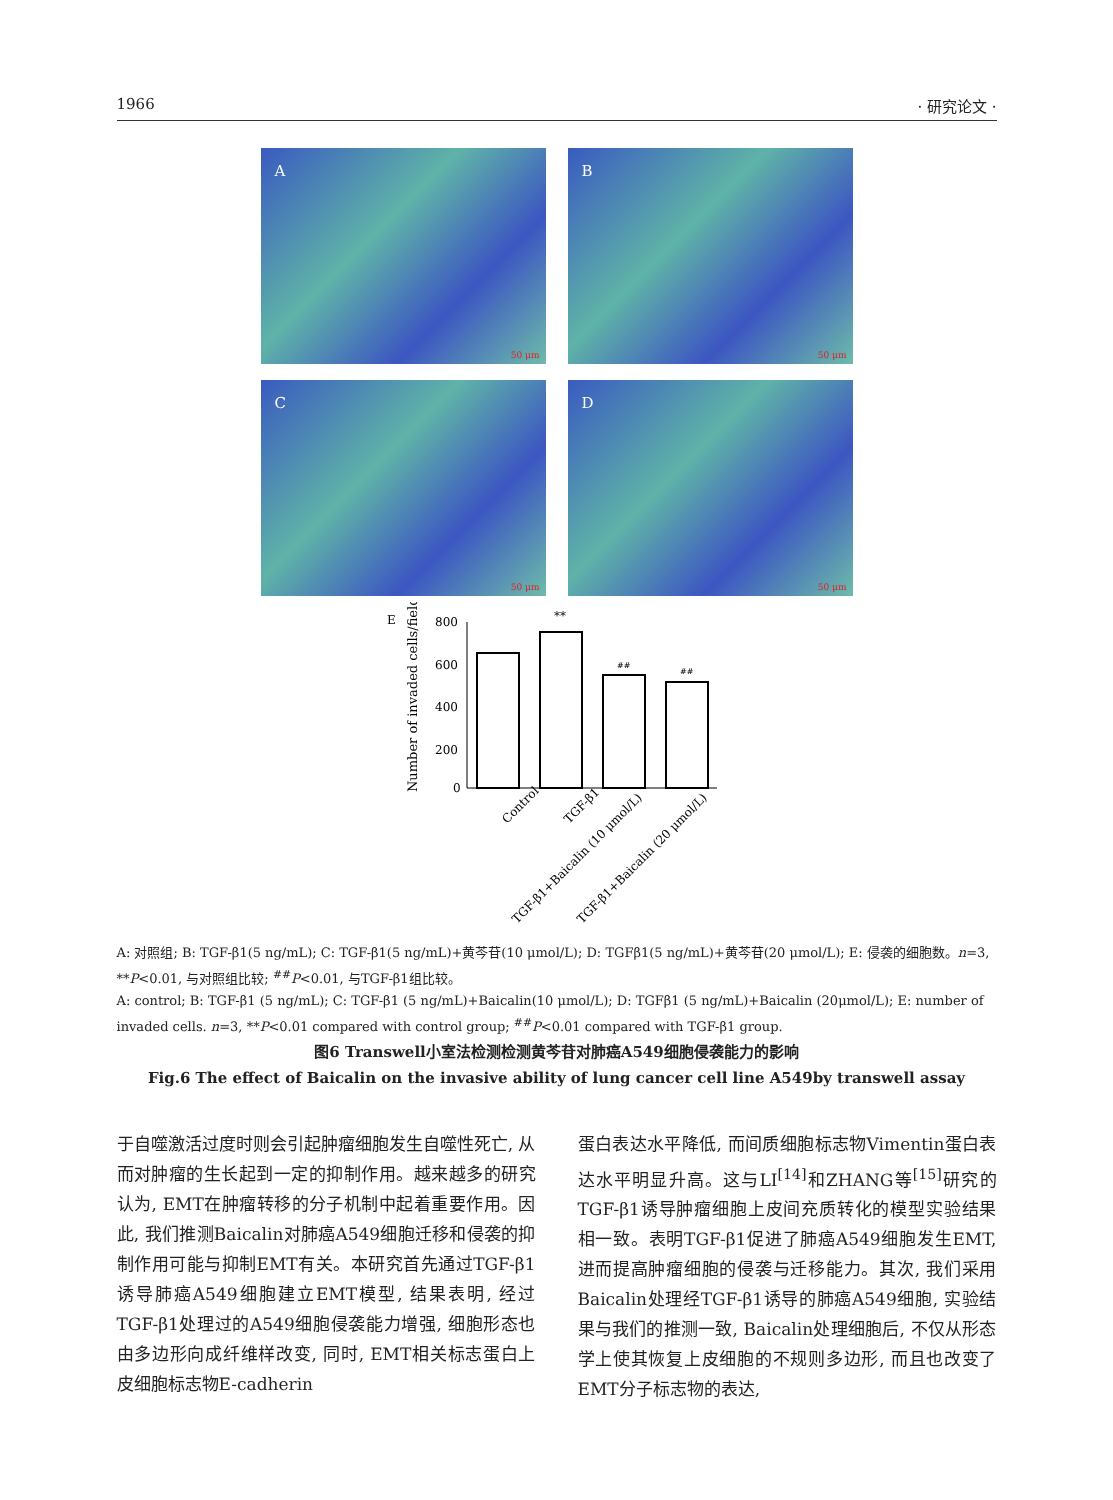1966 · 研究论文 ·
A
50 μm
B
50 μm
C
50 μm
D
50 μm
E
Number of invaded cells/field
800
600
400
200
0
**
##
##
Control
TGF-β1
TGF-β1+Baicalin (10 μmol/L)
TGF-β1+Baicalin (20 μmol/L)
A: 对照组; B: TGF-β1(5 ng/mL); C: TGF-β1(5 ng/mL)+黄芩苷(10 μmol/L); D: TGFβ1(5 ng/mL)+黄芩苷(20 μmol/L); E: 侵袭的细胞数。n=3, **P<0.01, 与对照组比较; <sup>##</sup>P<0.01, 与TGF-β1组比较。
A: control; B: TGF-β1 (5 ng/mL); C: TGF-β1 (5 ng/mL)+Baicalin(10 μmol/L); D: TGFβ1 (5 ng/mL)+Baicalin (20μmol/L); E: number of invaded cells. n=3, **P<0.01 compared with control group; <sup>##</sup>P<0.01 compared with TGF-β1 group.
图6 Transwell小室法检测检测黄芩苷对肺癌A549细胞侵袭能力的影响
Fig.6 The effect of Baicalin on the invasive ability of lung cancer cell line A549by transwell assay
于自噬激活过度时则会引起肿瘤细胞发生自噬性死亡, 从而对肿瘤的生长起到一定的抑制作用。越来越多的研究认为, EMT在肿瘤转移的分子机制中起着重要作用。因此, 我们推测Baicalin对肺癌A549细胞迁移和侵袭的抑制作用可能与抑制EMT有关。本研究首先通过TGF-β1诱导肺癌A549细胞建立EMT模型, 结果表明, 经过TGF-β1处理过的A549细胞侵袭能力增强, 细胞形态也由多边形向成纤维样改变, 同时, EMT相关标志蛋白上皮细胞标志物E-cadherin
蛋白表达水平降低, 而间质细胞标志物Vimentin蛋白表达水平明显升高。这与LI<sup>[14]</sup>和ZHANG等<sup>[15]</sup>研究的TGF-β1诱导肿瘤细胞上皮间充质转化的模型实验结果相一致。表明TGF-β1促进了肺癌A549细胞发生EMT, 进而提高肿瘤细胞的侵袭与迁移能力。其次, 我们采用Baicalin处理经TGF-β1诱导的肺癌A549细胞, 实验结果与我们的推测一致, Baicalin处理细胞后, 不仅从形态学上使其恢复上皮细胞的不规则多边形, 而且也改变了EMT分子标志物的表达,